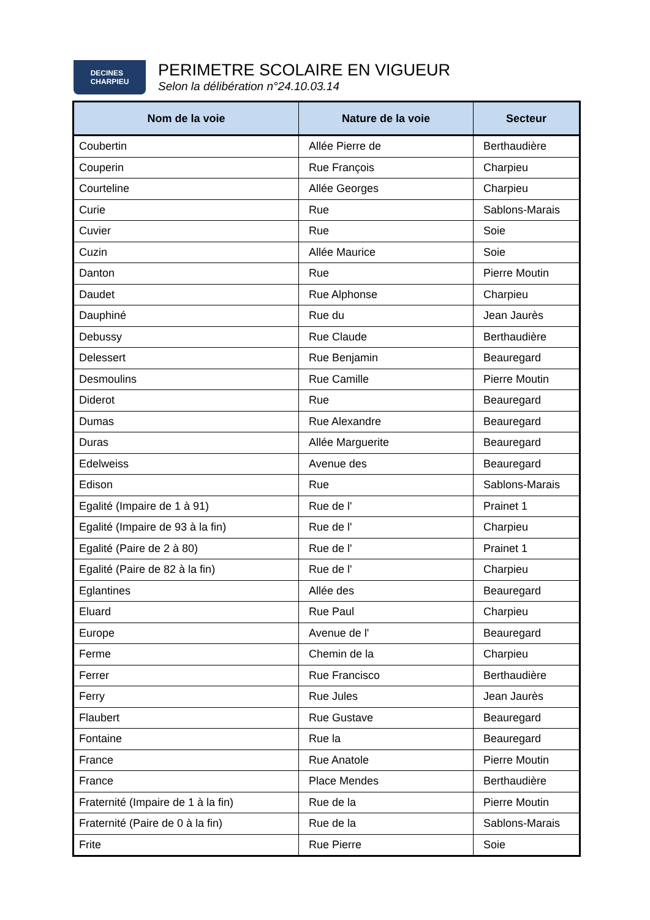DECINES
CHARPIEU
PERIMETRE SCOLAIRE EN VIGUEUR
Selon la délibération n°24.10.03.14
| Nom de la voie | Nature de la voie | Secteur |
| --- | --- | --- |
| Coubertin | Allée Pierre de | Berthaudière |
| Couperin | Rue François | Charpieu |
| Courteline | Allée Georges | Charpieu |
| Curie | Rue | Sablons-Marais |
| Cuvier | Rue | Soie |
| Cuzin | Allée Maurice | Soie |
| Danton | Rue | Pierre Moutin |
| Daudet | Rue Alphonse | Charpieu |
| Dauphiné | Rue du | Jean Jaurès |
| Debussy | Rue Claude | Berthaudière |
| Delessert | Rue Benjamin | Beauregard |
| Desmoulins | Rue Camille | Pierre Moutin |
| Diderot | Rue | Beauregard |
| Dumas | Rue Alexandre | Beauregard |
| Duras | Allée Marguerite | Beauregard |
| Edelweiss | Avenue des | Beauregard |
| Edison | Rue | Sablons-Marais |
| Egalité (Impaire de 1 à 91) | Rue de l' | Prainet 1 |
| Egalité (Impaire de 93 à la fin) | Rue de l' | Charpieu |
| Egalité (Paire de 2 à 80) | Rue de l' | Prainet 1 |
| Egalité (Paire de 82 à la fin) | Rue de l' | Charpieu |
| Eglantines | Allée des | Beauregard |
| Eluard | Rue Paul | Charpieu |
| Europe | Avenue de l' | Beauregard |
| Ferme | Chemin de la | Charpieu |
| Ferrer | Rue Francisco | Berthaudière |
| Ferry | Rue Jules | Jean Jaurès |
| Flaubert | Rue Gustave | Beauregard |
| Fontaine | Rue la | Beauregard |
| France | Rue Anatole | Pierre Moutin |
| France | Place Mendes | Berthaudière |
| Fraternité (Impaire de 1 à la fin) | Rue de la | Pierre Moutin |
| Fraternité (Paire de 0 à la fin) | Rue de la | Sablons-Marais |
| Frite | Rue Pierre | Soie |